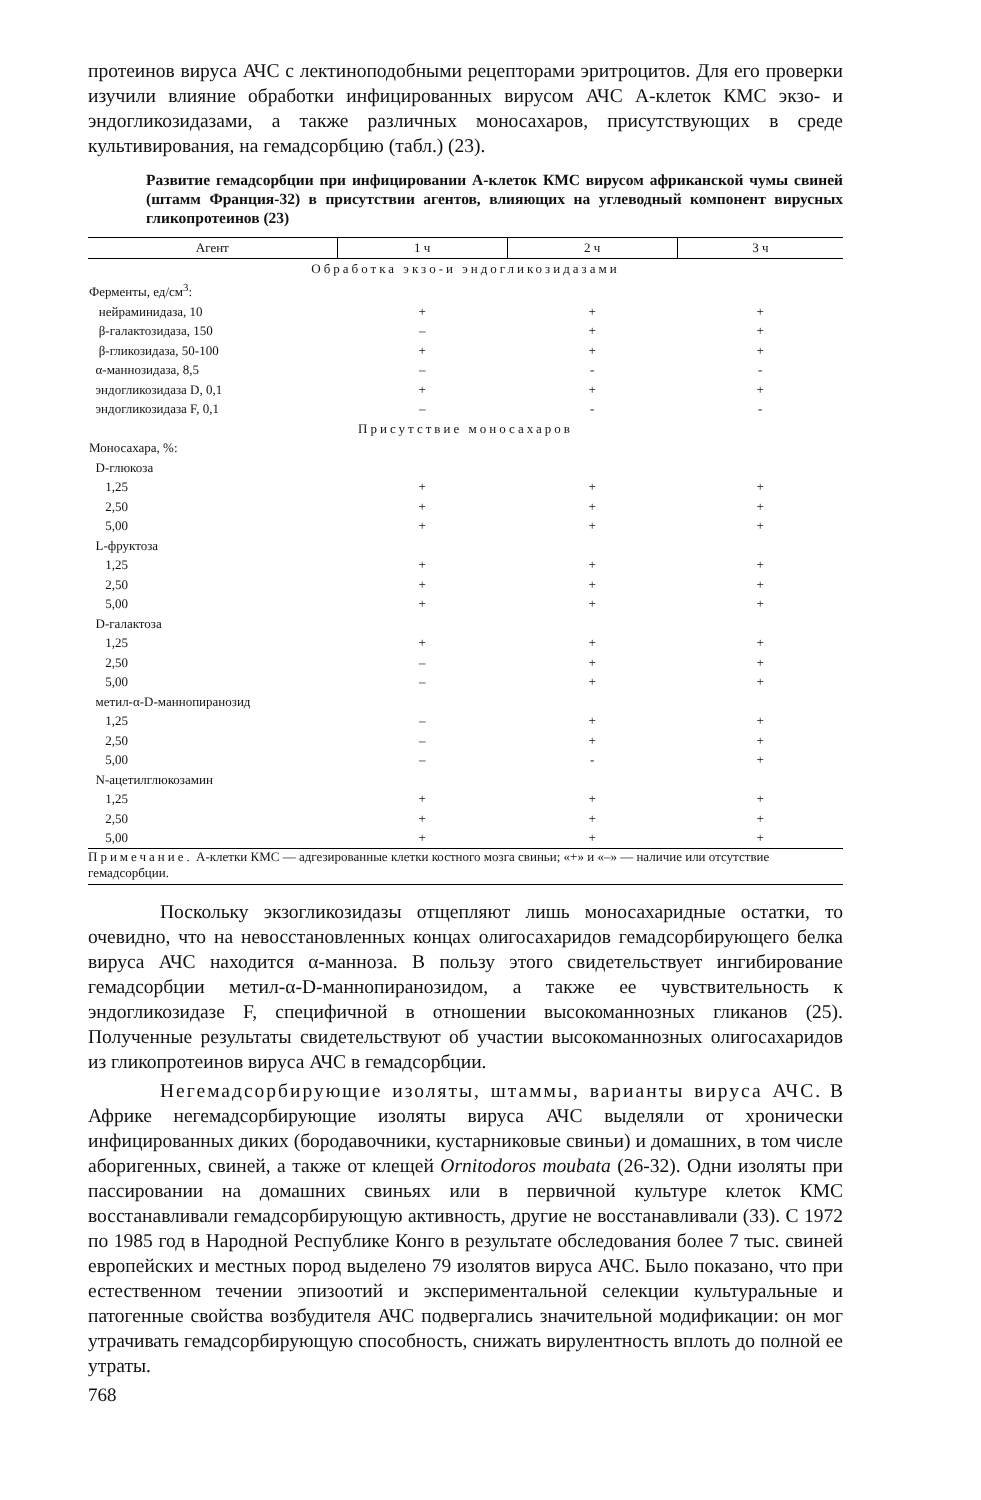протеинов вируса АЧС с лектиноподобными рецепторами эритроцитов. Для его проверки изучили влияние обработки инфицированных вирусом АЧС А-клеток КМС экзо- и эндогликозидазами, а также различных моносахаров, присутствующих в среде культивирования, на гемадсорбцию (табл.) (23).
Развитие гемадсорбции при инфицировании А-клеток КМС вирусом африканской чумы свиней (штамм Франция-32) в присутствии агентов, влияющих на углеводный компонент вирусных гликопротеинов (23)
| Агент | 1 ч | 2 ч | 3 ч |
| --- | --- | --- | --- |
| Обработка экзо-и эндогликозидазами | | | |
| Ферменты, ед/см<sup>3</sup>: | | | |
| нейраминидаза, 10 | + | + | + |
| β-галактозидаза, 150 | – | + | + |
| β-гликозидаза, 50-100 | + | + | + |
| α-маннозидаза, 8,5 | – | - | - |
| эндогликозидаза D, 0,1 | + | + | + |
| эндогликозидаза F, 0,1 | – | - | - |
| Присутствие моносахаров | | | |
| Моносахара, %: | | | |
| D-глюкоза | | | |
| 1,25 | + | + | + |
| 2,50 | + | + | + |
| 5,00 | + | + | + |
| L-фруктоза | | | |
| 1,25 | + | + | + |
| 2,50 | + | + | + |
| 5,00 | + | + | + |
| D-галактоза | | | |
| 1,25 | + | + | + |
| 2,50 | – | + | + |
| 5,00 | – | + | + |
| метил-α-D-маннопиранозид | | | |
| 1,25 | – | + | + |
| 2,50 | – | + | + |
| 5,00 | – | - | + |
| N-ацетилглюкозамин | | | |
| 1,25 | + | + | + |
| 2,50 | + | + | + |
| 5,00 | + | + | + |
Примечание. А-клетки КМС — адгезированные клетки костного мозга свиньи; «+» и «–» — наличие или отсутствие гемадсорбции.
Поскольку экзогликозидазы отщепляют лишь моносахаридные остатки, то очевидно, что на невосстановленных концах олигосахаридов гемадсорбирующего белка вируса АЧС находится α-манноза. В пользу этого свидетельствует ингибирование гемадсорбции метил-α-D-маннопиранозидом, а также ее чувствительность к эндогликозидазе F, специфичной в отношении высокоманнозных гликанов (25). Полученные результаты свидетельствуют об участии высокоманнозных олигосахаридов из гликопротеинов вируса АЧС в гемадсорбции.
Негемадсорбирующие изоляты, штаммы, варианты вируса АЧС. В Африке негемадсорбирующие изоляты вируса АЧС выделяли от хронически инфицированных диких (бородавочники, кустарниковые свиньи) и домашних, в том числе аборигенных, свиней, а также от клещей Ornitodoros moubata (26-32). Одни изоляты при пассировании на домашних свиньях или в первичной культуре клеток КМС восстанавливали гемадсорбирующую активность, другие не восстанавливали (33). С 1972 по 1985 год в Народной Республике Конго в результате обследования более 7 тыс. свиней европейских и местных пород выделено 79 изолятов вируса АЧС. Было показано, что при естественном течении эпизоотий и экспериментальной селекции культуральные и патогенные свойства возбудителя АЧС подвергались значительной модификации: он мог утрачивать гемадсорбирующую способность, снижать вирулентность вплоть до полной ее утраты.
768